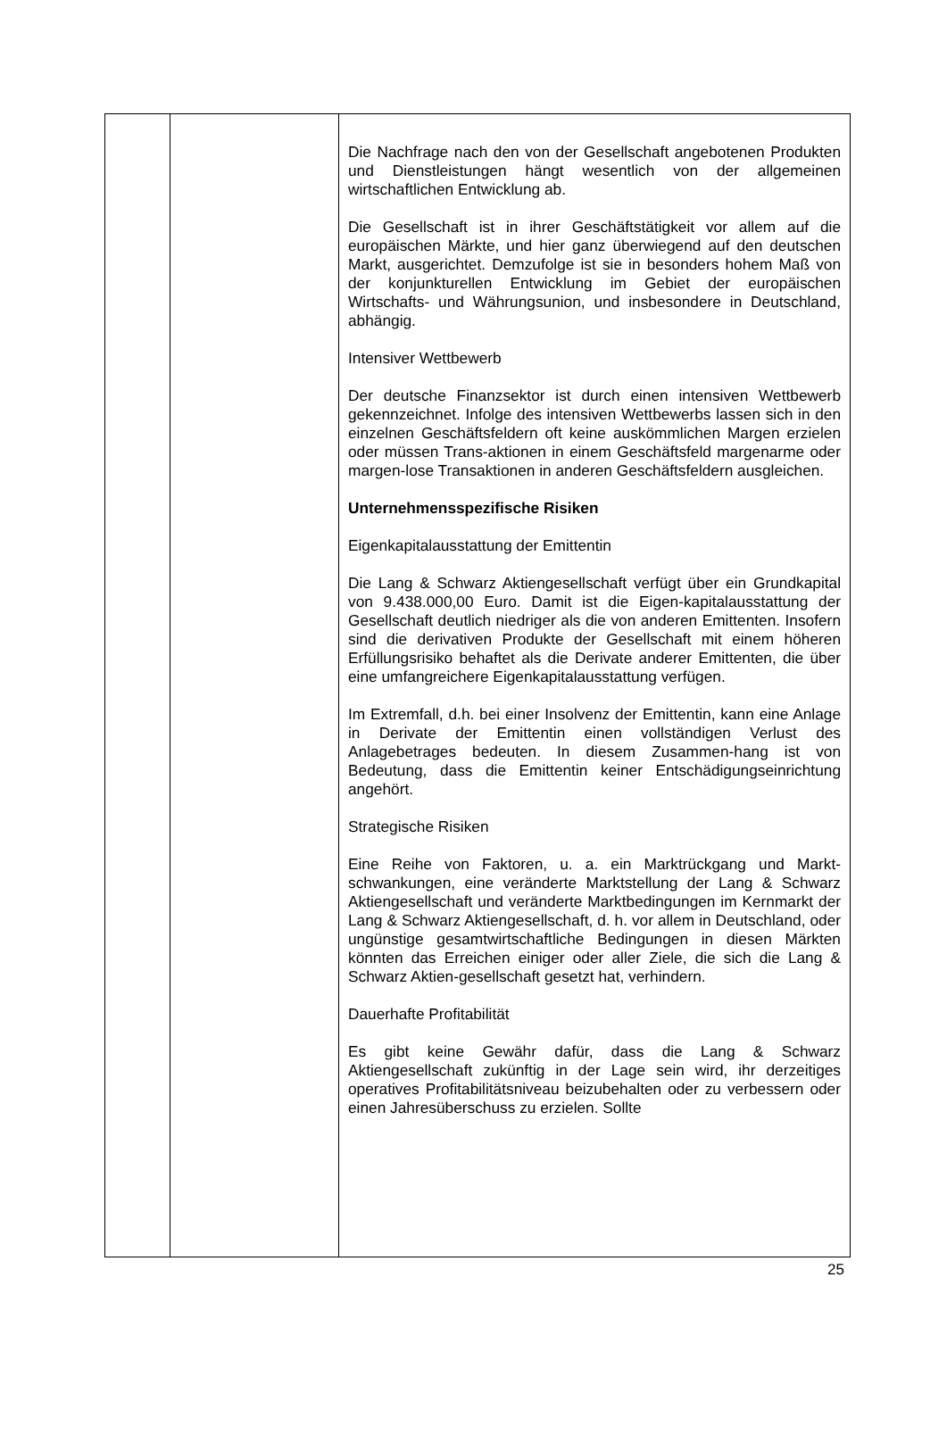| | | Die Nachfrage nach den von der Gesellschaft angebotenen Produkten und Dienstleistungen hängt wesentlich von der allgemeinen wirtschaftlichen Entwicklung ab. Die Gesellschaft ist in ihrer Geschäftstätigkeit vor allem auf die europäischen Märkte, und hier ganz überwiegend auf den deutschen Markt, ausgerichtet. Demzufolge ist sie in besonders hohem Maß von der konjunkturellen Entwicklung im Gebiet der europäischen Wirtschafts- und Währungsunion, und insbesondere in Deutschland, abhängig. Intensiver Wettbewerb Der deutsche Finanzsektor ist durch einen intensiven Wettbewerb gekennzeichnet. Infolge des intensiven Wettbewerbs lassen sich in den einzelnen Geschäftsfeldern oft keine auskömmlichen Margen erzielen oder müssen Trans-aktionen in einem Geschäftsfeld margenarme oder margen-lose Transaktionen in anderen Geschäftsfeldern ausgleichen. Unternehmensspezifische Risiken Eigenkapitalausstattung der Emittentin Die Lang & Schwarz Aktiengesellschaft verfügt über ein Grundkapital von 9.438.000,00 Euro. Damit ist die Eigen-kapitalausstattung der Gesellschaft deutlich niedriger als die von anderen Emittenten. Insofern sind die derivativen Produkte der Gesellschaft mit einem höheren Erfüllungsrisiko behaftet als die Derivate anderer Emittenten, die über eine umfangreichere Eigenkapitalausstattung verfügen. Im Extremfall, d.h. bei einer Insolvenz der Emittentin, kann eine Anlage in Derivate der Emittentin einen vollständigen Verlust des Anlagebetrages bedeuten. In diesem Zusammen-hang ist von Bedeutung, dass die Emittentin keiner Entschädigungseinrichtung angehört. Strategische Risiken Eine Reihe von Faktoren, u. a. ein Marktrückgang und Markt-schwankungen, eine veränderte Marktstellung der Lang & Schwarz Aktiengesellschaft und veränderte Marktbedingungen im Kernmarkt der Lang & Schwarz Aktiengesellschaft, d. h. vor allem in Deutschland, oder ungünstige gesamtwirtschaftliche Bedingungen in diesen Märkten könnten das Erreichen einiger oder aller Ziele, die sich die Lang & Schwarz Aktien-gesellschaft gesetzt hat, verhindern. Dauerhafte Profitabilität Es gibt keine Gewähr dafür, dass die Lang & Schwarz Aktiengesellschaft zukünftig in der Lage sein wird, ihr derzeitiges operatives Profitabilitätsniveau beizubehalten oder zu verbessern oder einen Jahresüberschuss zu erzielen. Sollte |
25